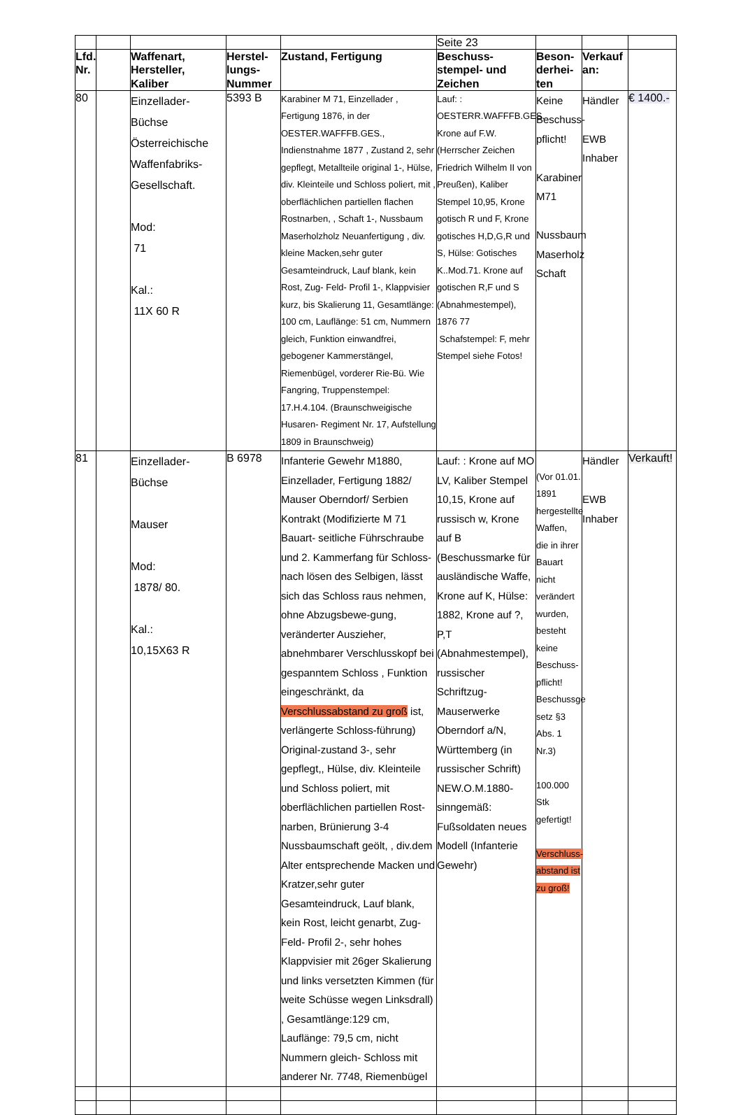| | | | | | Seite 23 | | | |
| Lfd. Nr. | | Waffenart, Hersteller, Kaliber | Herstel-lungs-Nummer | Zustand, Fertigung | Beschuss-stempel- und Zeichen | Beson-derhei-ten | Verkauf an: | |
| 80 | | Einzellader-Büchse Österreichische Waffenfabriks- Gesellschaft. Mod: 71 Kal.: 11X 60 R | 5393 B | Karabiner M 71, Einzellader , Fertigung 1876, in der OESTER.WAFFFB.GES., Indienstnahme 1877 , Zustand 2, sehr gepflegt, Metallteile original 1-, Hülse, div. Kleinteile und Schloss poliert, mit , oberflächlichen partiellen flachen Rostnarben, , Schaft 1-, Nussbaum Maserholzholz Neuanfertigung , div. kleine Macken,sehr guter Gesamteindruck, Lauf blank, kein Rost, Zug- Feld- Profil 1-, Klappvisier kurz, bis Skalierung 11, Gesamtlänge: 100 cm, Lauflänge: 51 cm, Nummern gleich, Funktion einwandfrei, gebogener Kammerstängel, Riemenbügel, vorderer Rie-Bü. Wie Fangring, Truppenstempel: 17.H.4.104. (Braunschweigische Husaren- Regiment Nr. 17, Aufstellung 1809 in Braunschweig) | Lauf: : OESTERR.WAFFFB.GES. Krone auf F.W. (Herrscher Zeichen Friedrich Wilhelm II von Preußen), Kaliber Stempel 10,95, Krone gotisch R und F, Krone gotisches H,D,G,R und S, Hülse: Gotisches K..Mod.71. Krone auf gotischen R,F und S (Abnahmestempel), 1876 77 Schafstempel: F, mehr Stempel siehe Fotos! | Keine Beschuss-pflicht! Karabiner M71 Nussbaum Maserholz Schaft | Händler EWB Inhaber | € 1400.- |
| 81 | | Einzellader-Büchse Mauser Mod: 1878/ 80. Kal.: 10,15X63 R | B 6978 | Infanterie Gewehr M1880, Einzellader, Fertigung 1882/ Mauser Oberndorf/ Serbien Kontrakt (Modifizierte M 71 Bauart- seitliche Führschraube und 2. Kammerfang für Schloss- nach lösen des Selbigen, lässt sich das Schloss raus nehmen, ohne Abzugsbewe-gung, veränderter Auszieher, abnehmbarer Verschlusskopf bei gespanntem Schloss , Funktion eingeschränkt, da Verschlussabstand zu groß ist, verlängerte Schloss-führung) Original-zustand 3-, sehr gepflegt,, Hülse, div. Kleinteile und Schloss poliert, mit oberflächlichen partiellen Rost-narben, Brünierung 3-4 Nussbaumschaft geölt, , div.dem Alter entsprechende Macken und Kratzer,sehr guter Gesamteindruck, Lauf blank, kein Rost, leicht genarbt, Zug- Feld- Profil 2-, sehr hohes Klappvisier mit 26ger Skalierung und links versetzten Kimmen (für weite Schüsse wegen Linksdrall) , Gesamtlänge:129 cm, Lauflänge: 79,5 cm, nicht Nummern gleich- Schloss mit anderer Nr. 7748, Riemenbügel | Lauf: : Krone auf MO LV, Kaliber Stempel 10,15, Krone auf russisch w, Krone auf B (Beschussmarke für ausländische Waffe, Krone auf K, Hülse: 1882, Krone auf ?, P,T (Abnahmestempel), russischer Schriftzug- Mauserwerke Oberndorf a/N, Württemberg (in russischer Schrift) NEW.O.M.1880- sinngemäß: Fußsoldaten neues Modell (Infanterie Gewehr) | (Vor 01.01. 1891 hergestellte Waffen, die in ihrer Bauart nicht verändert wurden, besteht keine Beschuss-pflicht! Beschussge setz §3 Abs. 1 Nr.3) 100.000 Stk gefertigt! Verschluss-abstand ist zu groß! | Händler EWB Inhaber | Verkauft! |